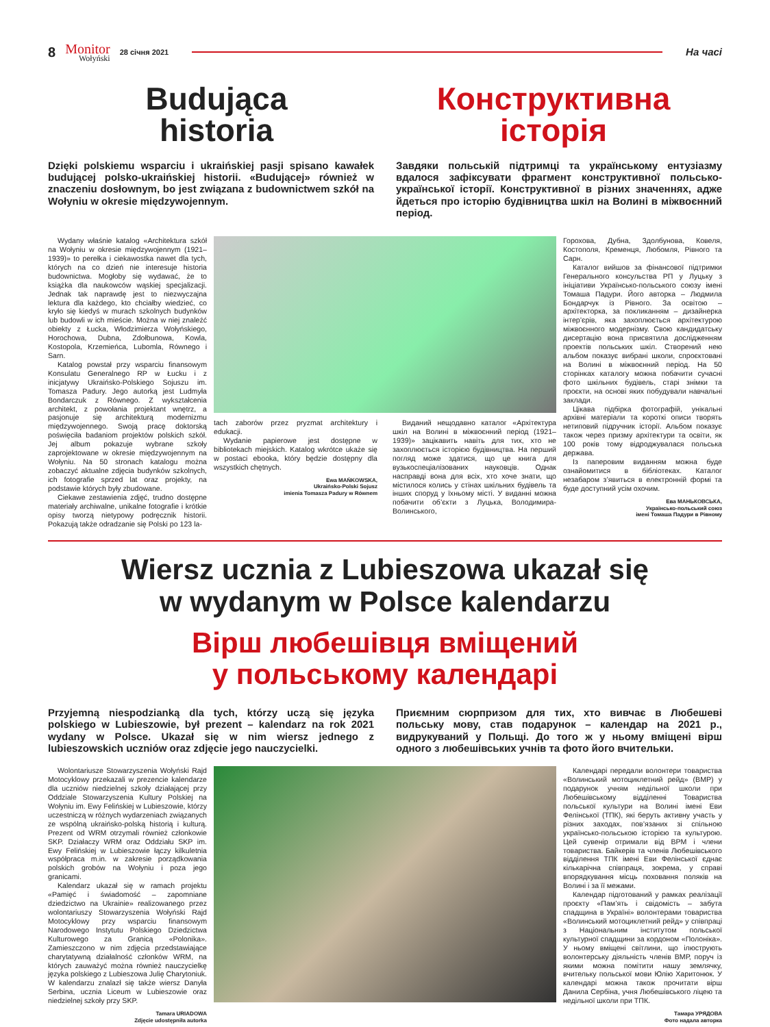8
Monitor
Wołyński
28 січня 2021
На часі
Budująca
historia
Конструктивна
історія
Dzięki polskiemu wsparciu i ukraińskiej pasji spisano kawałek budującej polsko-ukraińskiej historii. «Budującej» również w znaczeniu dosłownym, bo jest związana z budownictwem szkół na Wołyniu w okresie międzywojennym.
Завдяки польській підтримці та українському ентузіазму вдалося зафіксувати фрагмент конструктивної польсько-української історії. Конструктивної в різних значеннях, адже йдеться про історію будівництва шкіл на Волині в міжвоєнний період.
Wydany właśnie katalog «Architektura szkół na Wołyniu w okresie międzywojennym (1921–1939)» to perełka i ciekawostka nawet dla tych, których na co dzień nie interesuje historia budownictwa. Mogłoby się wydawać, że to książka dla naukowców wąskiej specjalizacji. Jednak tak naprawdę jest to niezwyczajna lektura dla każdego, kto chciałby wiedzieć, co kryło się kiedyś w murach szkolnych budynków lub budowli w ich mieście. Można w niej znaleźć obiekty z Łucka, Włodzimierza Wołyńskiego, Horochowa, Dubna, Zdołbunowa, Kowla, Kostopola, Krzemieńca, Lubomla, Równego i Sarn.
Katalog powstał przy wsparciu finansowym Konsulatu Generalnego RP w Łucku i z inicjatywy Ukraińsko-Polskiego Sojuszu im. Tomasza Padury. Jego autorką jest Ludmyła Bondarczuk z Równego. Z wykształcenia architekt, z powołania projektant wnętrz, a pasjonuje się architekturą modernizmu międzywojennego. Swoją pracę doktorską poświęciła badaniom projektów polskich szkół. Jej album pokazuje wybrane szkoły zaprojektowane w okresie międzywojennym na Wołyniu. Na 50 stronach katalogu można zobaczyć aktualne zdjęcia budynków szkolnych, ich fotografie sprzed lat oraz projekty, na podstawie których były zbudowane.
Ciekawe zestawienia zdjęć, trudno dostępne materiały archiwalne, unikalne fotografie i krótkie opisy tworzą nietypowy podręcznik historii. Pokazują także odradzanie się Polski po 123 la-
tach zaborów przez pryzmat architektury i edukacji.
Wydanie papierowe jest dostępne w bibliotekach miejskich. Katalog wkrótce ukaże się w postaci ebooka, który będzie dostępny dla wszystkich chętnych.
Ewa MAŃKOWSKA,
Ukraińsko-Polski Sojusz
imienia Tomasza Padury w Równem
Виданий нещодавно каталог «Архітектура шкіл на Волині в міжвоєнний період (1921–1939)» зацікавить навіть для тих, хто не захоплюється історією будівництва. На перший погляд може здатися, що це книга для вузькоспеціалізованих науковців. Однак насправді вона для всіх, хто хоче знати, що містилося колись у стінах шкільних будівель та інших споруд у їхньому місті. У виданні можна побачити об’єкти з Луцька, Володимира-Волинського,
Горохова, Дубна, Здолбунова, Ковеля, Костополя, Кременця, Любомля, Рівного та Сарн.
Каталог вийшов за фінансової підтримки Генерального консульства РП у Луцьку з ініціативи Українсько-польського союзу імені Томаша Падури. Його авторка – Людмила Бондарчук із Рівного. За освітою – архітекторка, за покликанням – дизайнерка інтер’єрів, яка захоплюється архітектурою міжвоєнного модернізму. Свою кандидатську дисертацію вона присвятила дослідженням проектів польських шкіл. Створений нею альбом показує вибрані школи, спроєктовані на Волині в міжвоєнний період. На 50 сторінках каталогу можна побачити сучасні фото шкільних будівель, старі знімки та проєкти, на основі яких побудували навчальні заклади.
Цікава підбірка фотографій, унікальні архівні матеріали та короткі описи творять нетиповий підручник історії. Альбом показує також через призму архітектури та освіти, як 100 років тому відроджувалася польська держава.
Із паперовим виданням можна буде ознайомитися в бібліотеках. Каталог незабаром з’явиться в електронній формі та буде доступний усім охочим.
Ева МАНЬКОВСЬКА,
Українсько-польський союз
імені Томаша Падури в Рівному
Wiersz ucznia z Lubieszowa ukazał się
w wydanym w Polsce kalendarzu
Вірш любешівця вміщений
у польському календарі
Przyjemną niespodzianką dla tych, którzy uczą się języka polskiego w Lubieszowie, był prezent – kalendarz na rok 2021 wydany w Polsce. Ukazał się w nim wiersz jednego z lubieszowskich uczniów oraz zdjęcie jego nauczycielki.
Приємним сюрпризом для тих, хто вивчає в Любешеві польську мову, став подарунок – календар на 2021 р., видрукуваний у Польщі. До того ж у ньому вміщені вірш одного з любешівських учнів та фото його вчительки.
Wolontariusze Stowarzyszenia Wołyński Rajd Motocyklowy przekazali w prezencie kalendarze dla uczniów niedzielnej szkoły działającej przy Oddziale Stowarzyszenia Kultury Polskiej na Wołyniu im. Ewy Felińskiej w Lubieszowie, którzy uczestniczą w różnych wydarzeniach związanych ze wspólną ukraińsko-polską historią i kulturą. Prezent od WRM otrzymali również członkowie SKP. Działaczy WRM oraz Oddziału SKP im. Ewy Felińskiej w Lubieszowie łączy kilkuletnia współpraca m.in. w zakresie porządkowania polskich grobów na Wołyniu i poza jego granicami.
Kalendarz ukazał się w ramach projektu «Pamięć i świadomość – zapomniane dziedzictwo na Ukrainie» realizowanego przez wolontariuszy Stowarzyszenia Wołyński Rajd Motocyklowy przy wsparciu finansowym Narodowego Instytutu Polskiego Dziedzictwa Kulturowego za Granicą «Polonika». Zamieszczono w nim zdjęcia przedstawiające charytatywną działalność członków WRM, na których zauważyć można również nauczycielkę języka polskiego z Lubieszowa Julię Charytoniuk. W kalendarzu znalazł się także wiersz Danyła Serbina, ucznia Liceum w Lubieszowie oraz niedzielnej szkoły przy SKP.
Tamara URIADOWA
Zdjęcie udostępniła autorka
Календарі передали волонтери товариства «Волинський мотоциклетний рейд» (ВМР) у подарунок учням недільної школи при Любешівському відділенні Товариства польської культури на Волині імені Еви Фелінської (ТПК), які беруть активну участь у різних заходах, пов’язаних зі спільною українсько-польською історією та культурою. Цей сувенір отримали від ВРМ і члени товариства. Байкерів та членів Любешівського відділення ТПК імені Еви Фелінської єднає кількарічна співпраця, зокрема, у справі впорядкування місць поховання поляків на Волині і за її межами.
Календар підготований у рамках реалізації проєкту «Пам’ять і свідомість – забута спадщина в Україні» волонтерами товариства «Волинський мотоциклетний рейд» у співпраці з Національним інститутом польської культурної спадщини за кордоном «Полоніка». У ньому вміщені світлини, що ілюструють волонтерську діяльність членів ВМР, поруч із якими можна помітити нашу землячку, вчительку польської мови Юлію Харитонюк. У календарі можна також прочитати вірш Данила Сербіна, учня Любешівського ліцею та недільної школи при ТПК.
Тамара УРЯДОВА
Фото надала авторка